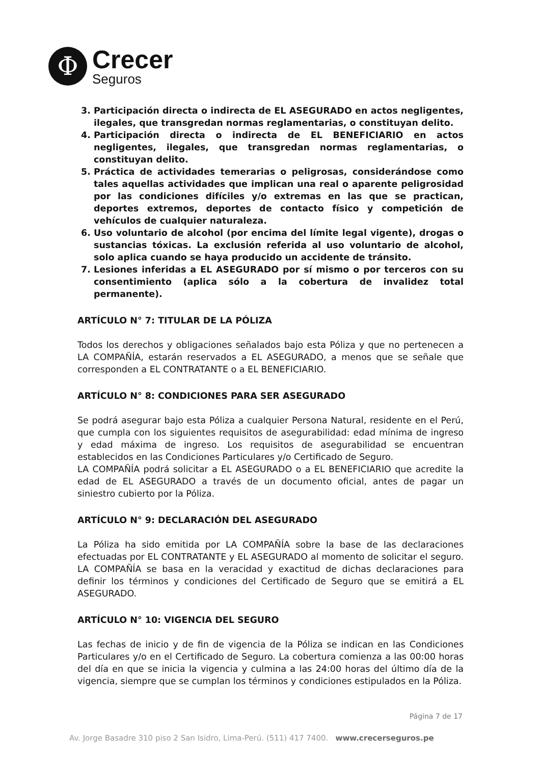Φ
Crecer
Seguros
3. Participación directa o indirecta de EL ASEGURADO en actos negligentes, ilegales, que transgredan normas reglamentarias, o constituyan delito.
4. Participación directa o indirecta de EL BENEFICIARIO en actos negligentes, ilegales, que transgredan normas reglamentarias, o constituyan delito.
5. Práctica de actividades temerarias o peligrosas, considerándose como tales aquellas actividades que implican una real o aparente peligrosidad por las condiciones difíciles y/o extremas en las que se practican, deportes extremos, deportes de contacto físico y competición de vehículos de cualquier naturaleza.
6. Uso voluntario de alcohol (por encima del límite legal vigente), drogas o sustancias tóxicas. La exclusión referida al uso voluntario de alcohol, solo aplica cuando se haya producido un accidente de tránsito.
7. Lesiones inferidas a EL ASEGURADO por sí mismo o por terceros con su consentimiento (aplica sólo a la cobertura de invalidez total permanente).
ARTÍCULO N° 7: TITULAR DE LA PÓLIZA
Todos los derechos y obligaciones señalados bajo esta Póliza y que no pertenecen a LA COMPAÑÍA, estarán reservados a EL ASEGURADO, a menos que se señale que corresponden a EL CONTRATANTE o a EL BENEFICIARIO.
ARTÍCULO N° 8: CONDICIONES PARA SER ASEGURADO
Se podrá asegurar bajo esta Póliza a cualquier Persona Natural, residente en el Perú, que cumpla con los siguientes requisitos de asegurabilidad: edad mínima de ingreso y edad máxima de ingreso. Los requisitos de asegurabilidad se encuentran establecidos en las Condiciones Particulares y/o Certificado de Seguro.
LA COMPAÑÍA podrá solicitar a EL ASEGURADO o a EL BENEFICIARIO que acredite la edad de EL ASEGURADO a través de un documento oficial, antes de pagar un siniestro cubierto por la Póliza.
ARTÍCULO N° 9: DECLARACIÓN DEL ASEGURADO
La Póliza ha sido emitida por LA COMPAÑÍA sobre la base de las declaraciones efectuadas por EL CONTRATANTE y EL ASEGURADO al momento de solicitar el seguro. LA COMPAÑÍA se basa en la veracidad y exactitud de dichas declaraciones para definir los términos y condiciones del Certificado de Seguro que se emitirá a EL ASEGURADO.
ARTÍCULO N° 10: VIGENCIA DEL SEGURO
Las fechas de inicio y de fin de vigencia de la Póliza se indican en las Condiciones Particulares y/o en el Certificado de Seguro. La cobertura comienza a las 00:00 horas del día en que se inicia la vigencia y culmina a las 24:00 horas del último día de la vigencia, siempre que se cumplan los términos y condiciones estipulados en la Póliza.
Página 7 de 17
Av. Jorge Basadre 310 piso 2 San Isidro, Lima-Perú. (511) 417 7400. www.crecerseguros.pe